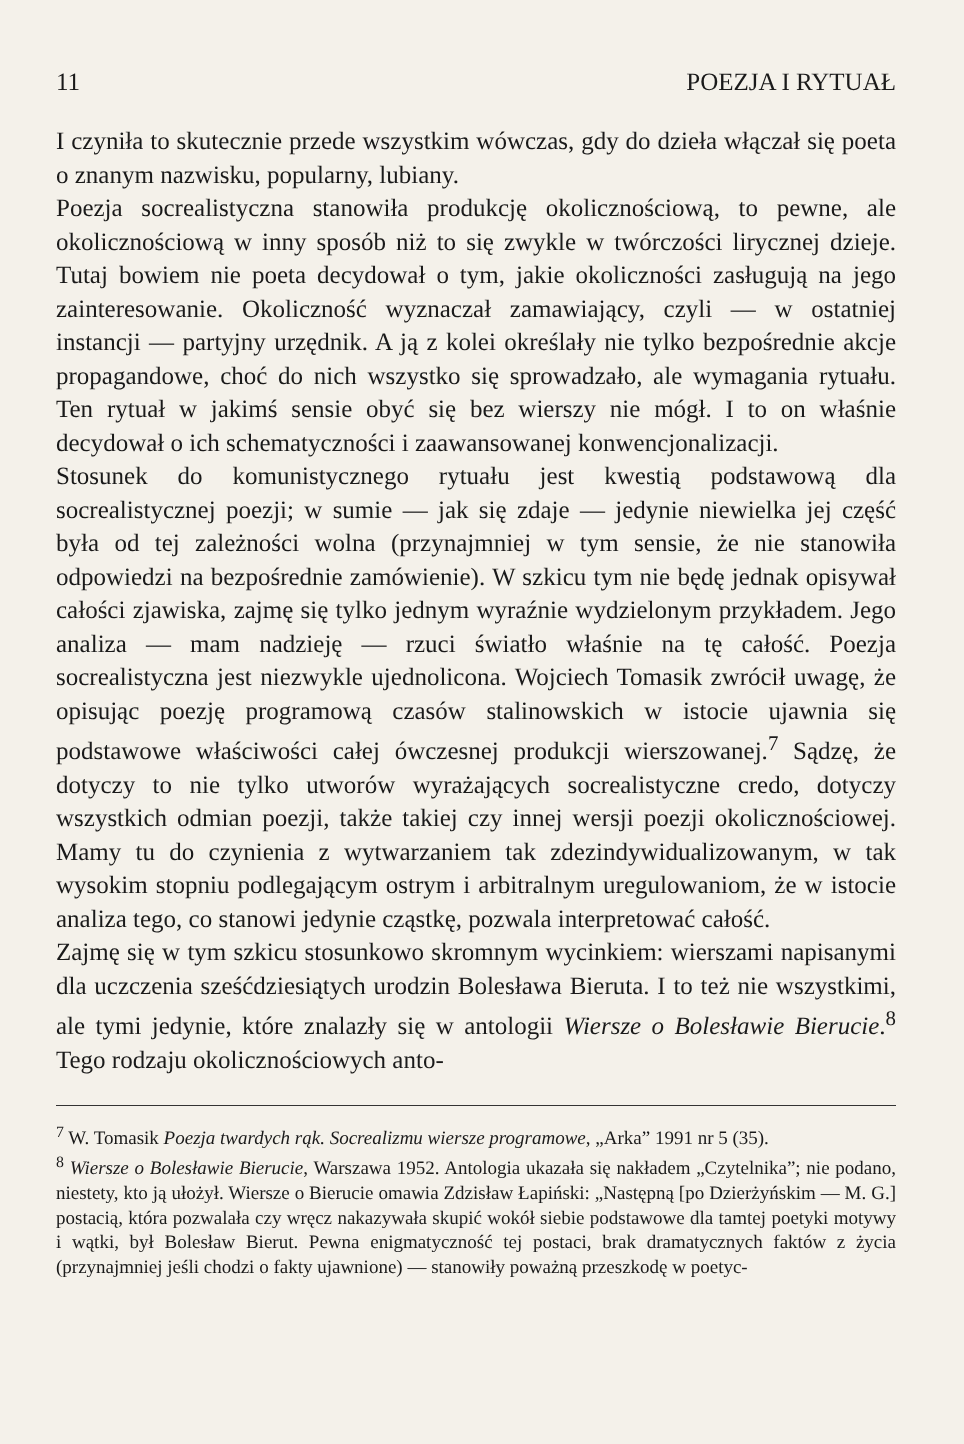11 POEZJA I RYTUAŁ
I czyniła to skutecznie przede wszystkim wówczas, gdy do dzieła włączał się poeta o znanym nazwisku, popularny, lubiany.
Poezja socrealistyczna stanowiła produkcję okolicznościową, to pewne, ale okolicznościową w inny sposób niż to się zwykle w twórczości lirycznej dzieje. Tutaj bowiem nie poeta decydował o tym, jakie okoliczności zasługują na jego zainteresowanie. Okoliczność wyznaczał zamawiający, czyli — w ostatniej instancji — partyjny urzędnik. A ją z kolei określały nie tylko bezpośrednie akcje propagandowe, choć do nich wszystko się sprowadzało, ale wymagania rytuału. Ten rytuał w jakimś sensie obyć się bez wierszy nie mógł. I to on właśnie decydował o ich schematyczności i zaawansowanej konwencjonalizacji.
Stosunek do komunistycznego rytuału jest kwestią podstawową dla socrealistycznej poezji; w sumie — jak się zdaje — jedynie niewielka jej część była od tej zależności wolna (przynajmniej w tym sensie, że nie stanowiła odpowiedzi na bezpośrednie zamówienie). W szkicu tym nie będę jednak opisywał całości zjawiska, zajmę się tylko jednym wyraźnie wydzielonym przykładem. Jego analiza — mam nadzieję — rzuci światło właśnie na tę całość. Poezja socrealistyczna jest niezwykle ujednolicona. Wojciech Tomasik zwrócił uwagę, że opisując poezję programową czasów stalinowskich w istocie ujawnia się podstawowe właściwości całej ówczesnej produkcji wierszowanej.<sup>7</sup> Sądzę, że dotyczy to nie tylko utworów wyrażających socrealistyczne credo, dotyczy wszystkich odmian poezji, także takiej czy innej wersji poezji okolicznościowej. Mamy tu do czynienia z wytwarzaniem tak zdezindywidualizowanym, w tak wysokim stopniu podlegającym ostrym i arbitralnym uregulowaniom, że w istocie analiza tego, co stanowi jedynie cząstkę, pozwala interpretować całość.
Zajmę się w tym szkicu stosunkowo skromnym wycinkiem: wierszami napisanymi dla uczczenia sześćdziesiątych urodzin Bolesława Bieruta. I to też nie wszystkimi, ale tymi jedynie, które znalazły się w antologii Wiersze o Bolesławie Bierucie.<sup>8</sup> Tego rodzaju okolicznościowych anto-
<sup>7</sup> W. Tomasik Poezja twardych rąk. Socrealizmu wiersze programowe, „Arka” 1991 nr 5 (35).
<sup>8</sup> Wiersze o Bolesławie Bierucie, Warszawa 1952. Antologia ukazała się nakładem „Czytelnika”; nie podano, niestety, kto ją ułożył. Wiersze o Bierucie omawia Zdzisław Łapiński: „Następną [po Dzierżyńskim — M. G.] postacią, która pozwalała czy wręcz nakazywała skupić wokół siebie podstawowe dla tamtej poetyki motywy i wątki, był Bolesław Bierut. Pewna enigmatyczność tej postaci, brak dramatycznych faktów z życia (przynajmniej jeśli chodzi o fakty ujawnione) — stanowiły poważną przeszkodę w poetyc-